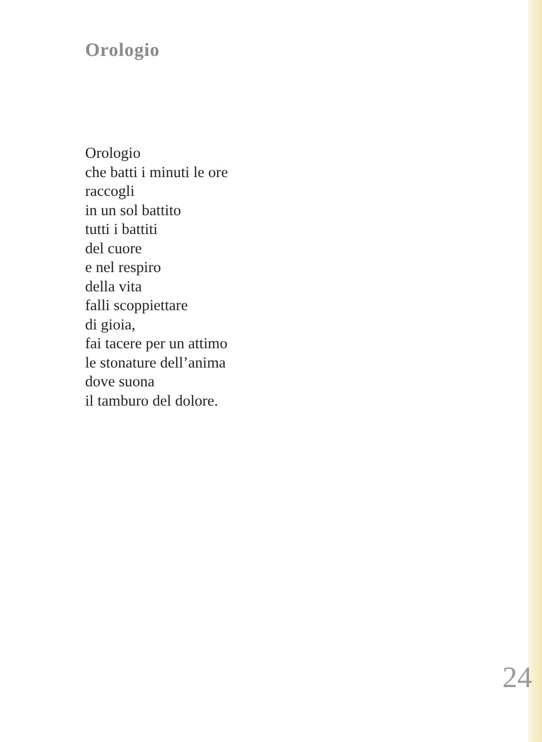Orologio
Orologio
che batti i minuti le ore
raccogli
in un sol battito
tutti i battiti
del cuore
e nel respiro
della vita
falli scoppiettare
di gioia,
fai tacere per un attimo
le stonature dell’anima
dove suona
il tamburo del dolore.
24